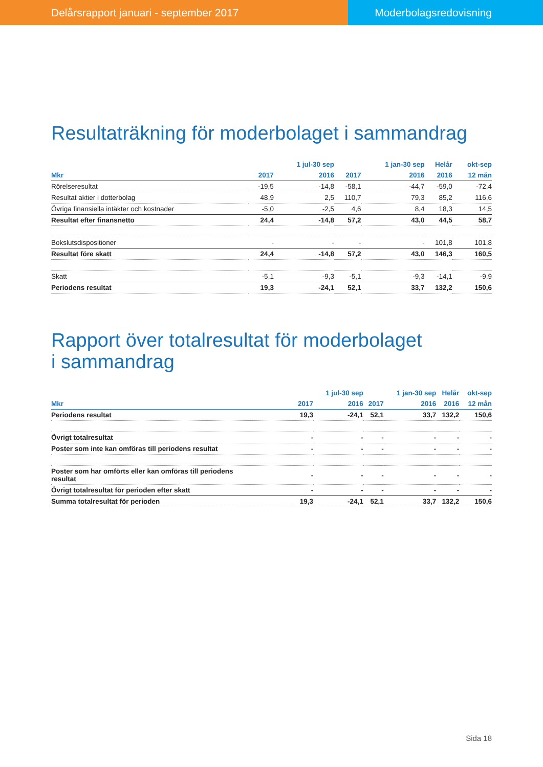Delårsrapport januari - september 2017
Moderbolagsredovisning
Resultaträkning för moderbolaget i sammandrag
| | | 1 jul-30 sep | | 1 jan-30 sep | Helår | okt-sep |
| --- | --- | --- | --- | --- | --- | --- |
| Mkr | 2017 | 2016 | 2017 | 2016 | 2016 | 12 mån |
| Rörelseresultat | -19,5 | -14,8 | -58,1 | -44,7 | -59,0 | -72,4 |
| Resultat aktier i dotterbolag | 48,9 | 2,5 | 110,7 | 79,3 | 85,2 | 116,6 |
| Övriga finansiella intäkter och kostnader | -5,0 | -2,5 | 4,6 | 8,4 | 18,3 | 14,5 |
| Resultat efter finansnetto | 24,4 | -14,8 | 57,2 | 43,0 | 44,5 | 58,7 |
| Bokslutsdispositioner | - | - | - | - | 101,8 | 101,8 |
| Resultat före skatt | 24,4 | -14,8 | 57,2 | 43,0 | 146,3 | 160,5 |
| Skatt | -5,1 | -9,3 | -5,1 | -9,3 | -14,1 | -9,9 |
| Periodens resultat | 19,3 | -24,1 | 52,1 | 33,7 | 132,2 | 150,6 |
Rapport över totalresultat för moderbolaget
i sammandrag
| | | 1 jul-30 sep | | 1 jan-30 sep | Helår | okt-sep |
| --- | --- | --- | --- | --- | --- | --- |
| Mkr | 2017 | 2016 | 2017 | 2016 | 2016 | 12 mån |
| Periodens resultat | 19,3 | -24,1 | 52,1 | 33,7 | 132,2 | 150,6 |
| Övrigt totalresultat | - | - | - | - | - | - |
| Poster som inte kan omföras till periodens resultat | - | - | - | - | - | - |
| Poster som har omförts eller kan omföras till periodens resultat | - | - | - | - | - | - |
| Övrigt totalresultat för perioden efter skatt | - | - | - | - | - | - |
| Summa totalresultat för perioden | 19,3 | -24,1 | 52,1 | 33,7 | 132,2 | 150,6 |
Sida 18